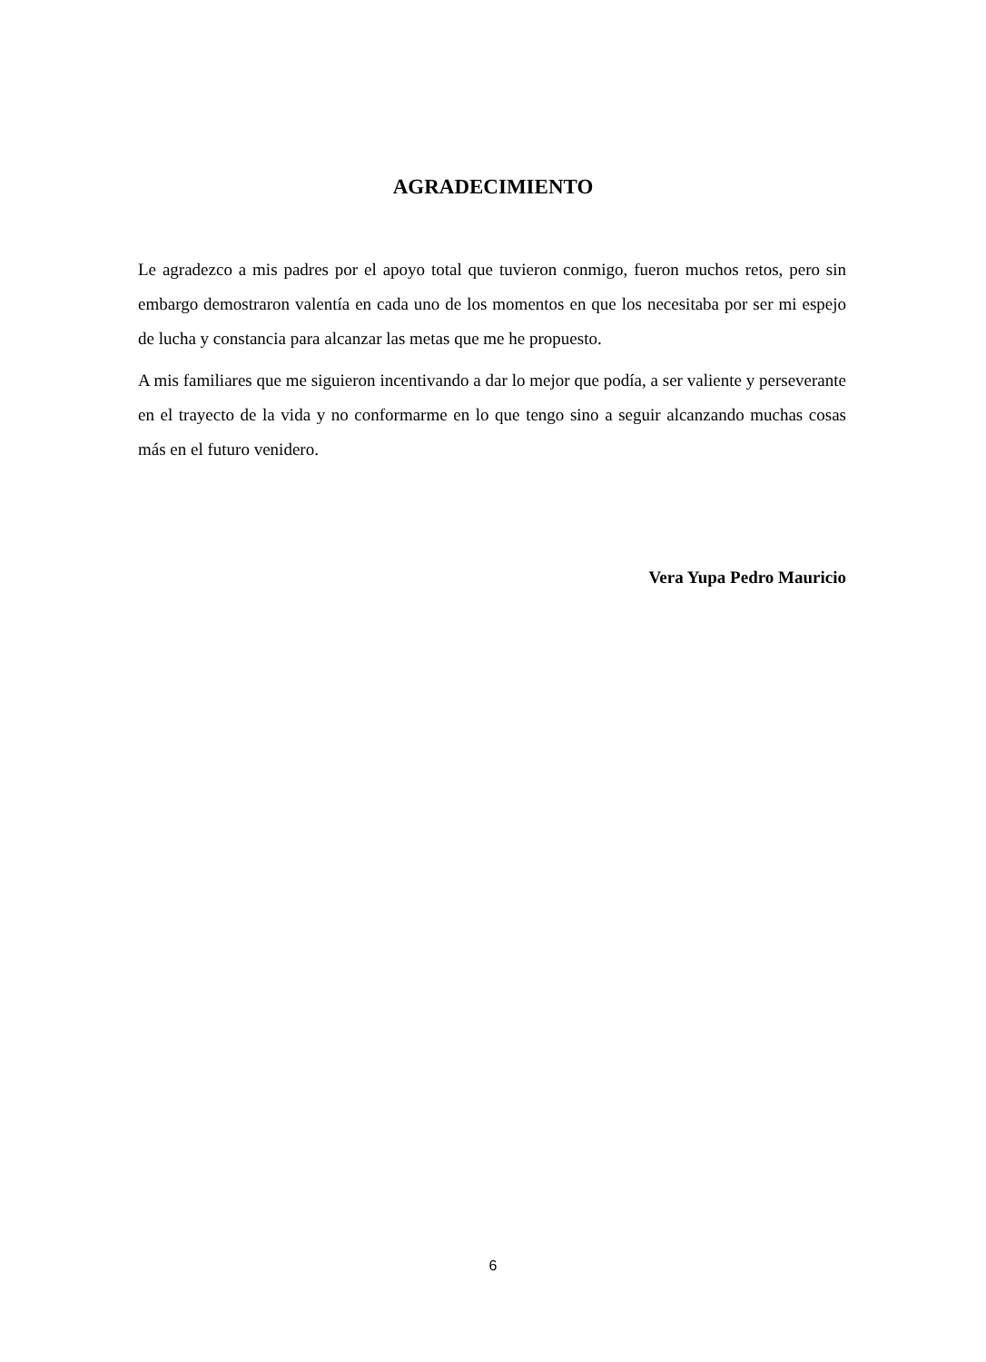AGRADECIMIENTO
Le agradezco a mis padres por el apoyo total que tuvieron conmigo, fueron muchos retos, pero sin embargo demostraron valentía en cada uno de los momentos en que los necesitaba por ser mi espejo de lucha y constancia para alcanzar las metas que me he propuesto.
A mis familiares que me siguieron incentivando a dar lo mejor que podía, a ser valiente y perseverante en el trayecto de la vida y no conformarme en lo que tengo sino a seguir alcanzando muchas cosas más en el futuro venidero.
Vera Yupa Pedro Mauricio
6